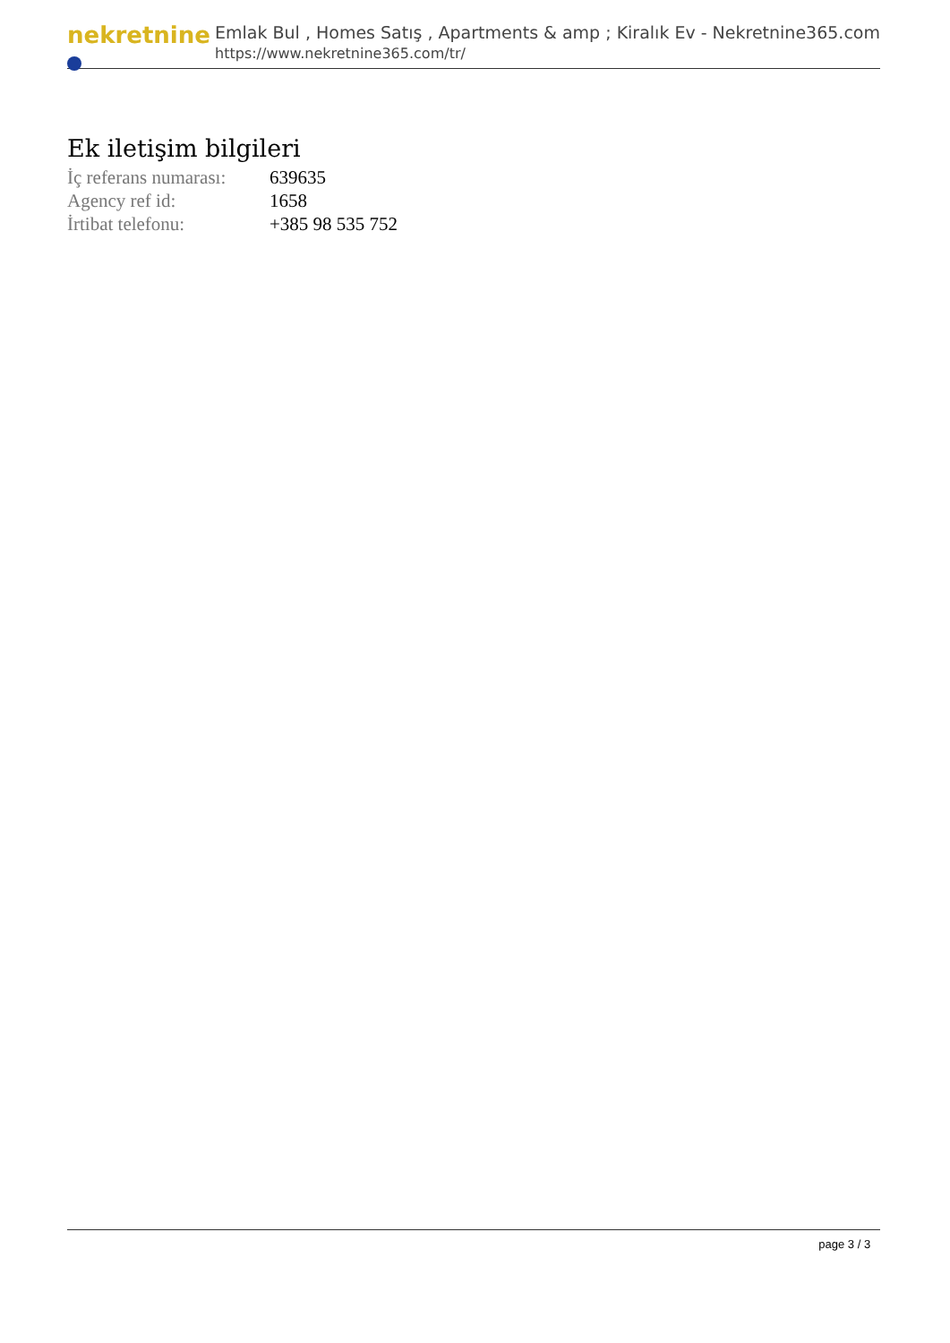nekretnine
Emlak Bul , Homes Satış , Apartments & amp ; Kiralık Ev - Nekretnine365.com
https://www.nekretnine365.com/tr/
Ek iletişim bilgileri
| İç referans numarası: | 639635 |
| Agency ref id: | 1658 |
| İrtibat telefonu: | +385 98 535 752 |
page 3 / 3